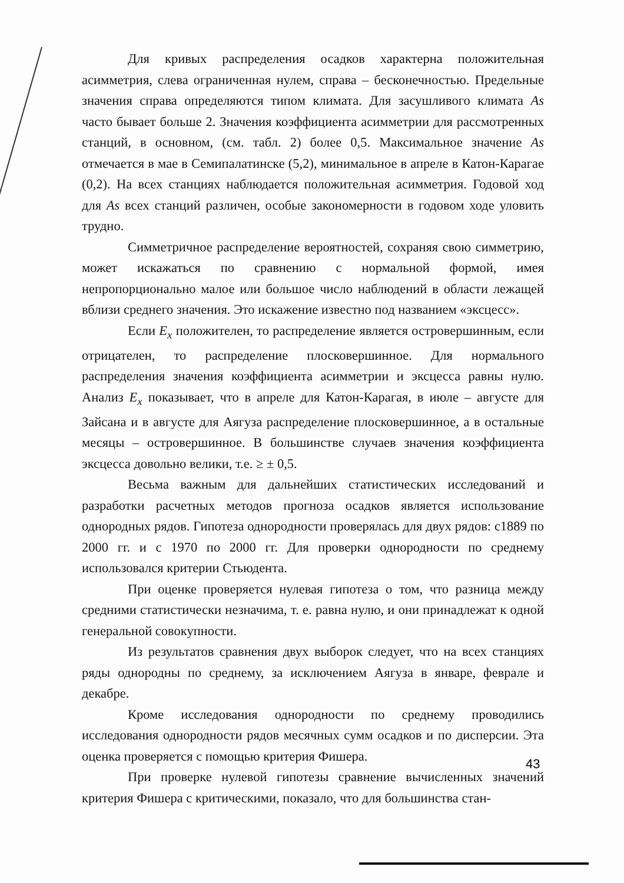Для кривых распределения осадков характерна положительная асимметрия, слева ограниченная нулем, справа – бесконечностью. Предельные значения справа определяются типом климата. Для засушливого климата As часто бывает больше 2. Значения коэффициента асимметрии для рассмотренных станций, в основном, (см. табл. 2) более 0,5. Максимальное значение As отмечается в мае в Семипалатинске (5,2), минимальное в апреле в Катон-Карагае (0,2). На всех станциях наблюдается положительная асимметрия. Годовой ход для As всех станций различен, особые закономерности в годовом ходе уловить трудно.
Симметричное распределение вероятностей, сохраняя свою симметрию, может искажаться по сравнению с нормальной формой, имея непропорционально малое или большое число наблюдений в области лежащей вблизи среднего значения. Это искажение известно под названием «эксцесс».
Если E<sub>x</sub> положителен, то распределение является островершинным, если отрицателен, то распределение плосковершинное. Для нормального распределения значения коэффициента асимметрии и эксцесса равны нулю. Анализ E<sub>x</sub> показывает, что в апреле для Катон-Карагая, в июле – августе для Зайсана и в августе для Аягуза распределение плосковершинное, а в остальные месяцы – островершинное. В большинстве случаев значения коэффициента эксцесса довольно велики, т.е. ≥ ± 0,5.
Весьма важным для дальнейших статистических исследований и разработки расчетных методов прогноза осадков является использование однородных рядов. Гипотеза однородности проверялась для двух рядов: с1889 по 2000 гг. и с 1970 по 2000 гг. Для проверки однородности по среднему использовался критерии Стьюдента.
При оценке проверяется нулевая гипотеза о том, что разница между средними статистически незначима, т. е. равна нулю, и они принадлежат к одной генеральной совокупности.
Из результатов сравнения двух выборок следует, что на всех станциях ряды однородны по среднему, за исключением Аягуза в январе, феврале и декабре.
Кроме исследования однородности по среднему проводились исследования однородности рядов месячных сумм осадков и по дисперсии. Эта оценка проверяется с помощью критерия Фишера.
При проверке нулевой гипотезы сравнение вычисленных значений критерия Фишера с критическими, показало, что для большинства стан-
43